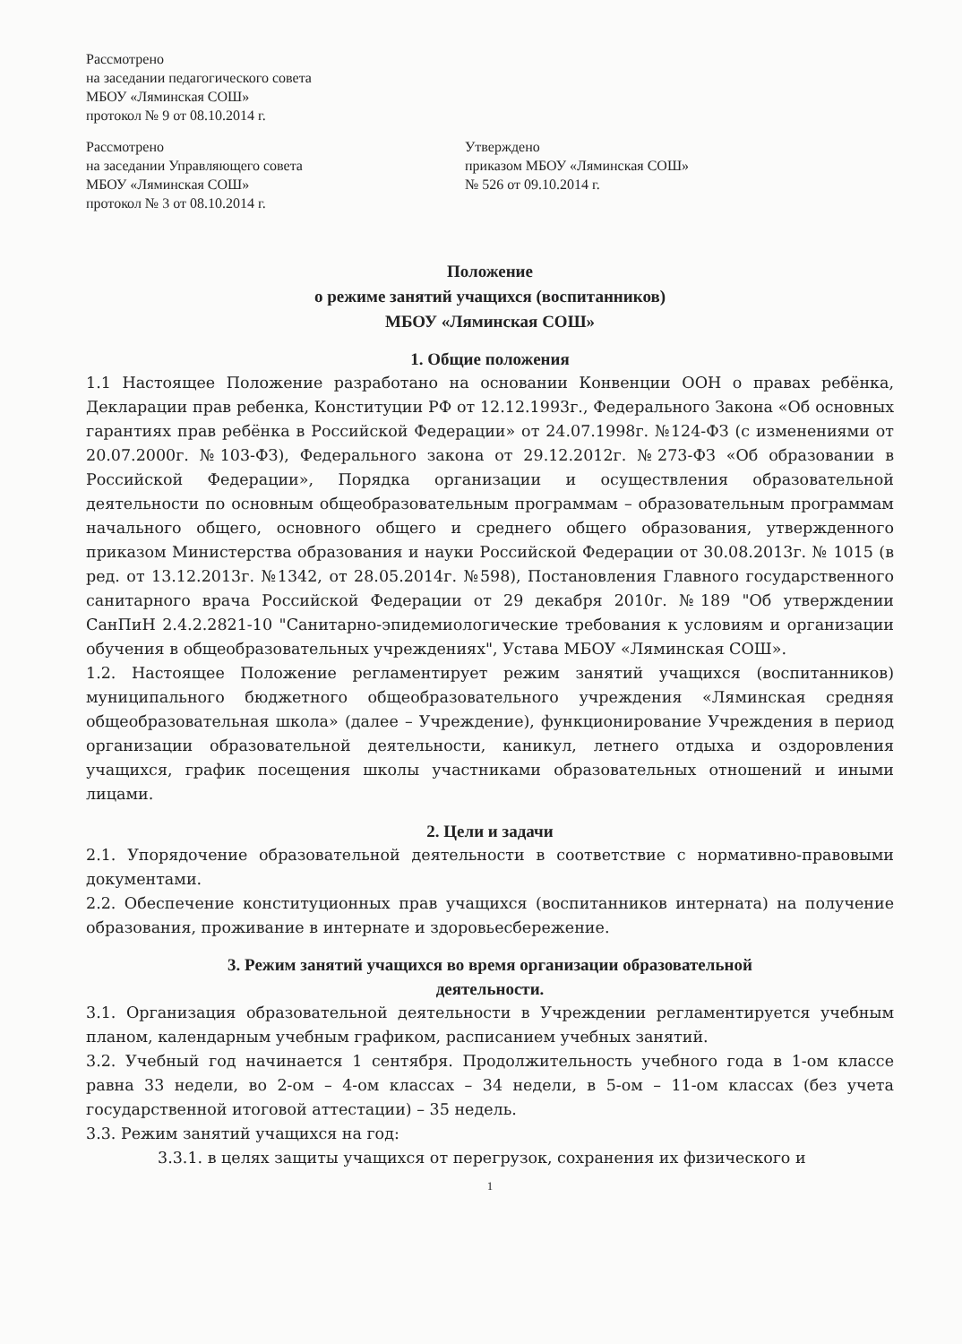Рассмотрено
на заседании педагогического совета
МБОУ «Ляминская СОШ»
протокол № 9 от 08.10.2014 г.
Рассмотрено
на заседании Управляющего совета
МБОУ «Ляминская СОШ»
протокол № 3 от 08.10.2014 г.
Утверждено
приказом МБОУ «Ляминская СОШ»
№ 526 от 09.10.2014 г.
Положение
о режиме занятий учащихся (воспитанников)
МБОУ «Ляминская СОШ»
1. Общие положения
1.1 Настоящее Положение разработано на основании Конвенции ООН о правах ребёнка, Декларации прав ребенка, Конституции РФ от 12.12.1993г., Федерального Закона «Об основных гарантиях прав ребёнка в Российской Федерации» от 24.07.1998г. №124-ФЗ (с изменениями от 20.07.2000г. №103-ФЗ), Федерального закона от 29.12.2012г. №273-ФЗ «Об образовании в Российской Федерации», Порядка организации и осуществления образовательной деятельности по основным общеобразовательным программам – образовательным программам начального общего, основного общего и среднего общего образования, утвержденного приказом Министерства образования и науки Российской Федерации от 30.08.2013г. № 1015 (в ред. от 13.12.2013г. №1342, от 28.05.2014г. №598), Постановления Главного государственного санитарного врача Российской Федерации от 29 декабря 2010г. №189 "Об утверждении СанПиН 2.4.2.2821-10 "Санитарно-эпидемиологические требования к условиям и организации обучения в общеобразовательных учреждениях", Устава МБОУ «Ляминская СОШ».
1.2. Настоящее Положение регламентирует режим занятий учащихся (воспитанников) муниципального бюджетного общеобразовательного учреждения «Ляминская средняя общеобразовательная школа» (далее – Учреждение), функционирование Учреждения в период организации образовательной деятельности, каникул, летнего отдыха и оздоровления учащихся, график посещения школы участниками образовательных отношений и иными лицами.
2. Цели и задачи
2.1. Упорядочение образовательной деятельности в соответствие с нормативно-правовыми документами.
2.2. Обеспечение конституционных прав учащихся (воспитанников интерната) на получение образования, проживание в интернате и здоровьесбережение.
3. Режим занятий учащихся во время организации образовательной
деятельности.
3.1. Организация образовательной деятельности в Учреждении регламентируется учебным планом, календарным учебным графиком, расписанием учебных занятий.
3.2. Учебный год начинается 1 сентября. Продолжительность учебного года в 1-ом классе равна 33 недели, во 2-ом – 4-ом классах – 34 недели, в 5-ом – 11-ом классах (без учета государственной итоговой аттестации) – 35 недель.
3.3. Режим занятий учащихся на год:
3.3.1. в целях защиты учащихся от перегрузок, сохранения их физического и
1